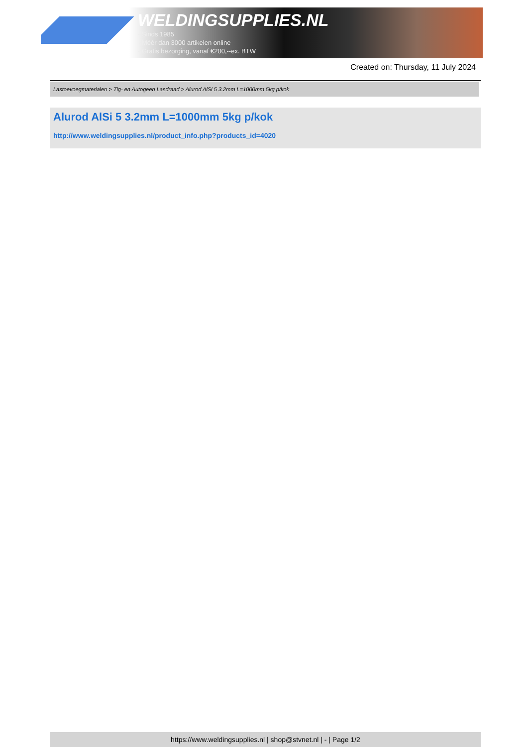WELDINGSUPPLIES.NL
- Sinds 1985
- Méér dan 3000 artikelen online
- Gratis bezorging, vanaf €200,--ex. BTW
Created on: Thursday, 11 July 2024
Lastoevoegmaterialen > Tig- en Autogeen Lasdraad > Alurod AlSi 5 3.2mm L=1000mm 5kg p/kok
Alurod AlSi 5 3.2mm L=1000mm 5kg p/kok
http://www.weldingsupplies.nl/product_info.php?products_id=4020
https://www.weldingsupplies.nl | shop@stvnet.nl | - | Page 1/2